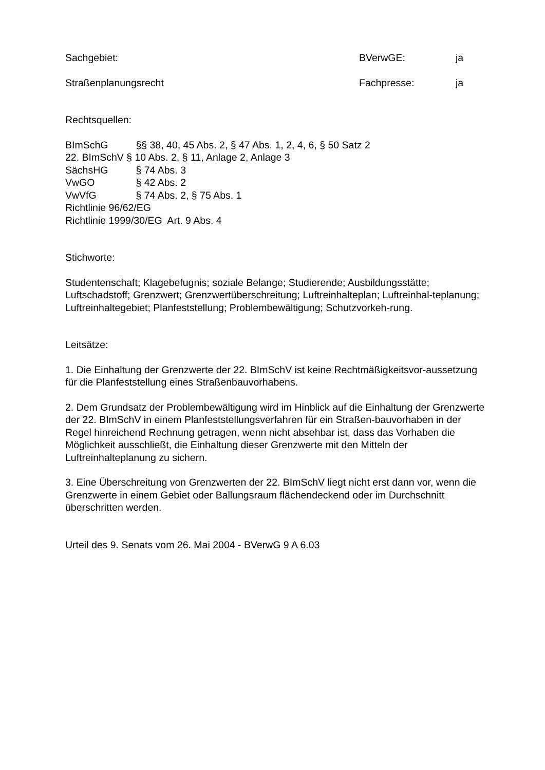Sachgebiet: BVerwGE: ja
Straßenplanungsrecht Fachpresse: ja
Rechtsquellen:
BImSchG §§ 38, 40, 45 Abs. 2, § 47 Abs. 1, 2, 4, 6, § 50 Satz 2
22. BImSchV § 10 Abs. 2, § 11, Anlage 2, Anlage 3
SächsHG § 74 Abs. 3
VwGO § 42 Abs. 2
VwVfG § 74 Abs. 2, § 75 Abs. 1
Richtlinie 96/62/EG
Richtlinie 1999/30/EG Art. 9 Abs. 4
Stichworte:
Studentenschaft; Klagebefugnis; soziale Belange; Studierende; Ausbildungsstätte; Luftschadstoff; Grenzwert; Grenzwertüberschreitung; Luftreinhalteplan; Luftreinhal-teplanung; Luftreinhaltegebiet; Planfeststellung; Problembewältigung; Schutzvorkeh-rung.
Leitsätze:
1. Die Einhaltung der Grenzwerte der 22. BImSchV ist keine Rechtmäßigkeitsvor-aussetzung für die Planfeststellung eines Straßenbauvorhabens.
2. Dem Grundsatz der Problembewältigung wird im Hinblick auf die Einhaltung der Grenzwerte der 22. BImSchV in einem Planfeststellungsverfahren für ein Straßen-bauvorhaben in der Regel hinreichend Rechnung getragen, wenn nicht absehbar ist, dass das Vorhaben die Möglichkeit ausschließt, die Einhaltung dieser Grenzwerte mit den Mitteln der Luftreinhalteplanung zu sichern.
3. Eine Überschreitung von Grenzwerten der 22. BImSchV liegt nicht erst dann vor, wenn die Grenzwerte in einem Gebiet oder Ballungsraum flächendeckend oder im Durchschnitt überschritten werden.
Urteil des 9. Senats vom 26. Mai 2004 - BVerwG 9 A 6.03